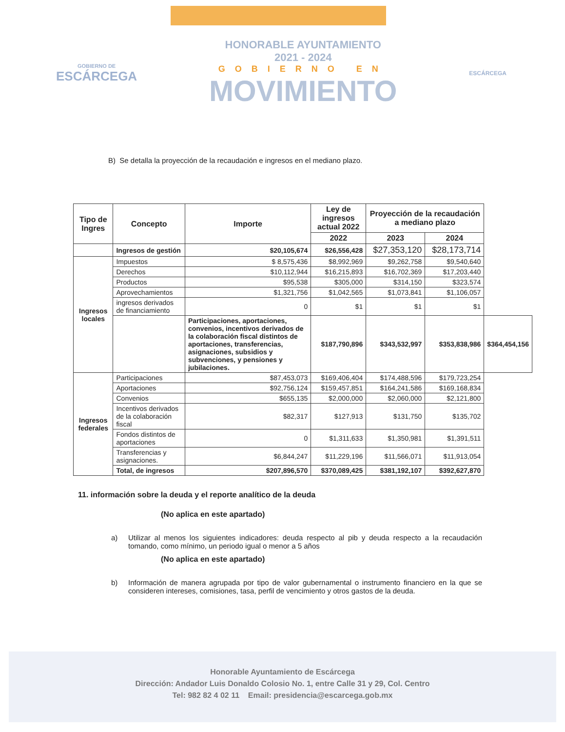GOBIERNO DE
ESCÁRCEGA
HONORABLE AYUNTAMIENTO
2021 - 2024
GOBIERNO EN
MOVIMIENTO
ESCÁRCEGA
B) Se detalla la proyección de la recaudación e ingresos en el mediano plazo.
| Tipo de Ingres | Concepto | Importe | Ley de ingresos actual 2022 | Proyección de la recaudación a mediano plazo | | |
| --- | --- | --- | --- | --- | --- | --- |
| | | | 2022 | 2023 | 2024 | |
| | Ingresos de gestión | $20,105,674 | $26,556,428 | $27,353,120 | $28,173,714 | |
| Ingresos locales | Impuestos | $ 8,575,436 | $8,992,969 | $9,262,758 | $9,540,640 | |
| | Derechos | $10,112,944 | $16,215,893 | $16,702,369 | $17,203,440 | |
| | Productos | $95,538 | $305,000 | $314,150 | $323,574 | |
| | Aprovechamientos | $1,321,756 | $1,042,565 | $1,073,841 | $1,106,057 | |
| | ingresos derivados de financiamiento | 0 | $1 | $1 | $1 | |
| | | Participaciones, aportaciones, convenios, incentivos derivados de la colaboración fiscal distintos de aportaciones, transferencias, asignaciones, subsidios y subvenciones, y pensiones y jubilaciones. | $187,790,896 | $343,532,997 | $353,838,986 | $364,454,156 |
| Ingresos federales | Participaciones | $87,453,073 | $169,406,404 | $174,488,596 | $179,723,254 | |
| | Aportaciones | $92,756,124 | $159,457,851 | $164,241,586 | $169,168,834 | |
| | Convenios | $655,135 | $2,000,000 | $2,060,000 | $2,121,800 | |
| | Incentivos derivados de la colaboración fiscal | $82,317 | $127,913 | $131,750 | $135,702 | |
| | Fondos distintos de aportaciones | 0 | $1,311,633 | $1,350,981 | $1,391,511 | |
| | Transferencias y asignaciones. | $6,844,247 | $11,229,196 | $11,566,071 | $11,913,054 | |
| | Total, de ingresos | $207,896,570 | $370,089,425 | $381,192,107 | $392,627,870 | |
11. información sobre la deuda y el reporte analítico de la deuda
(No aplica en este apartado)
a) Utilizar al menos los siguientes indicadores: deuda respecto al pib y deuda respecto a la recaudación tomando, como mínimo, un periodo igual o menor a 5 años
(No aplica en este apartado)
b) Información de manera agrupada por tipo de valor gubernamental o instrumento financiero en la que se consideren intereses, comisiones, tasa, perfil de vencimiento y otros gastos de la deuda.
Honorable Ayuntamiento de Escárcega
Dirección: Andador Luis Donaldo Colosio No. 1, entre Calle 31 y 29, Col. Centro
Tel: 982 82 4 02 11 Email: presidencia@escarcega.gob.mx